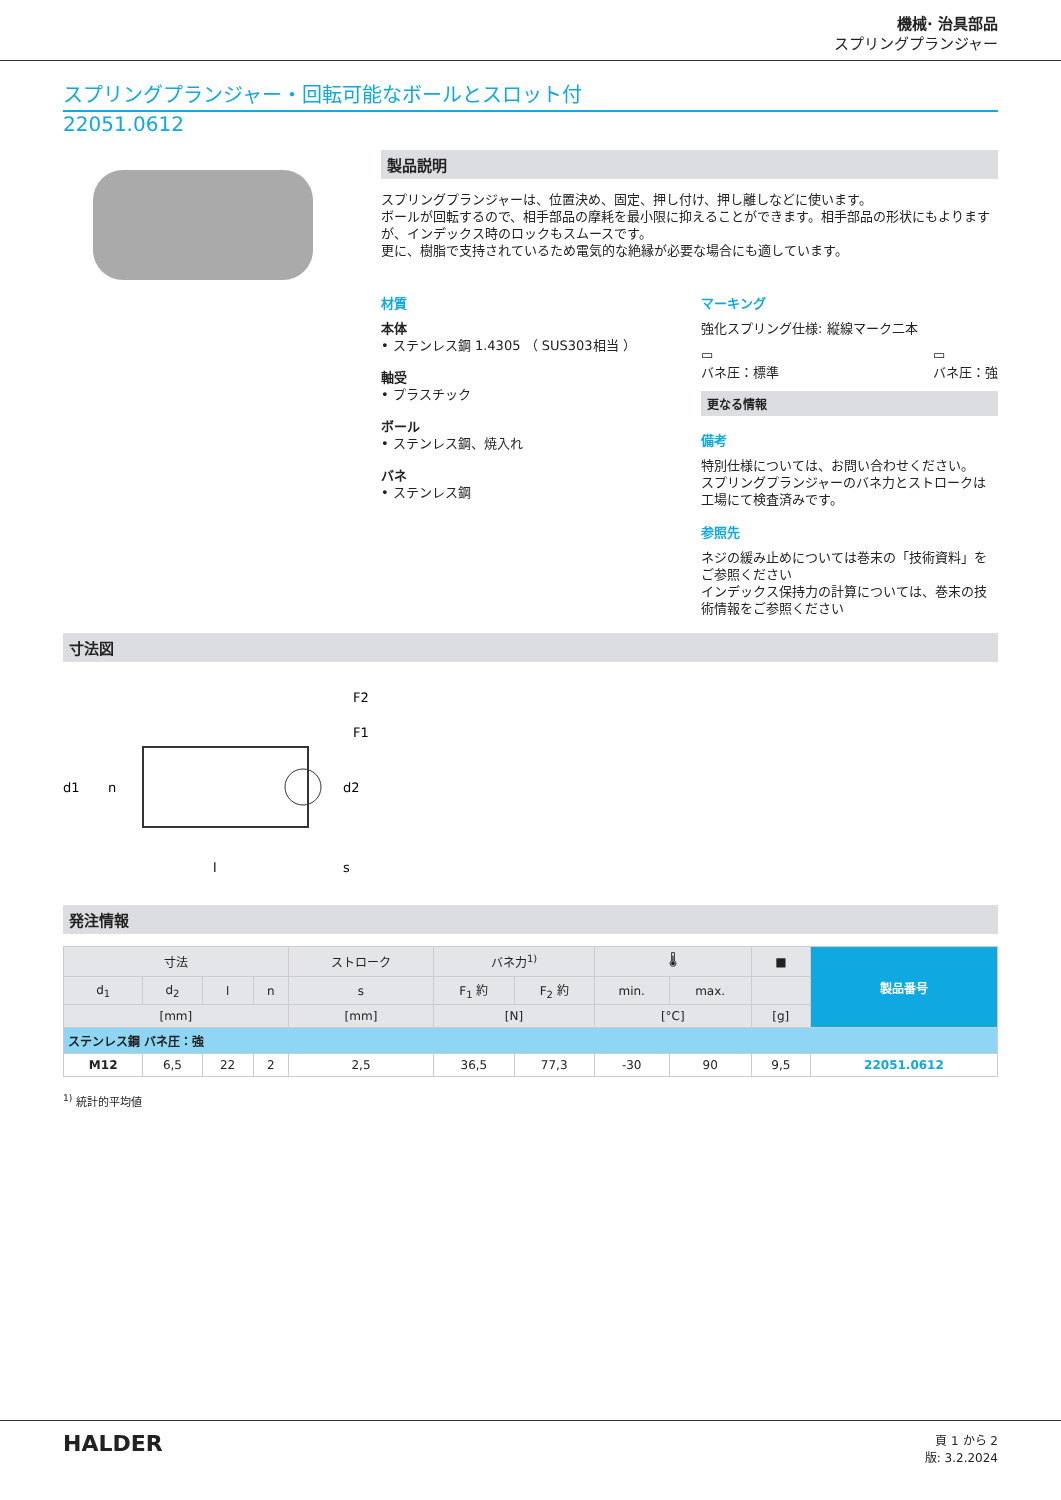機械· 治具部品
スプリングプランジャー
スプリングプランジャー・回転可能なボールとスロット付
22051.0612
製品説明
スプリングプランジャーは、位置決め、固定、押し付け、押し離しなどに使います。
ボールが回転するので、相手部品の摩耗を最小限に抑えることができます。相手部品の形状にもよりますが、インデックス時のロックもスムースです。
更に、樹脂で支持されているため電気的な絶縁が必要な場合にも適しています。
材質
本体
• ステンレス鋼 1.4305 （ SUS303相当 ）
軸受
• プラスチック
ボール
• ステンレス鋼、焼入れ
バネ
• ステンレス鋼
マーキング
強化スプリング仕様: 縦線マーク二本
▭
バネ圧：標準
▭
バネ圧：強
更なる情報
備考
特別仕様については、お問い合わせください。
スプリングプランジャーのバネ力とストロークは工場にて検査済みです。
参照先
ネジの緩み止めについては巻末の「技術資料」をご参照ください
インデックス保持力の計算については、巻末の技術情報をご参照ください
寸法図
F2
F1
d1
d2
n
l
s
発注情報
| 寸法 | | | | ストローク | バネ力<sup>1)</sup> | | 🌡 | | ■ | 製品番号 |
| --- | --- | --- | --- | --- | --- | --- | --- | --- | --- | --- |
| d<sub>1</sub> | d<sub>2</sub> | l | n | s | F<sub>1</sub> 約 | F<sub>2</sub> 約 | min. | max. | | |
| [mm] | | | | [mm] | [N] | | [°C] | | [g] | |
| ステンレス鋼 バネ圧：強 | | | | | | | | | | |
| M12 | 6,5 | 22 | 2 | 2,5 | 36,5 | 77,3 | -30 | 90 | 9,5 | 22051.0612 |
<sup>1)</sup> 統計的平均値
HALDER
頁 1 から 2
版: 3.2.2024